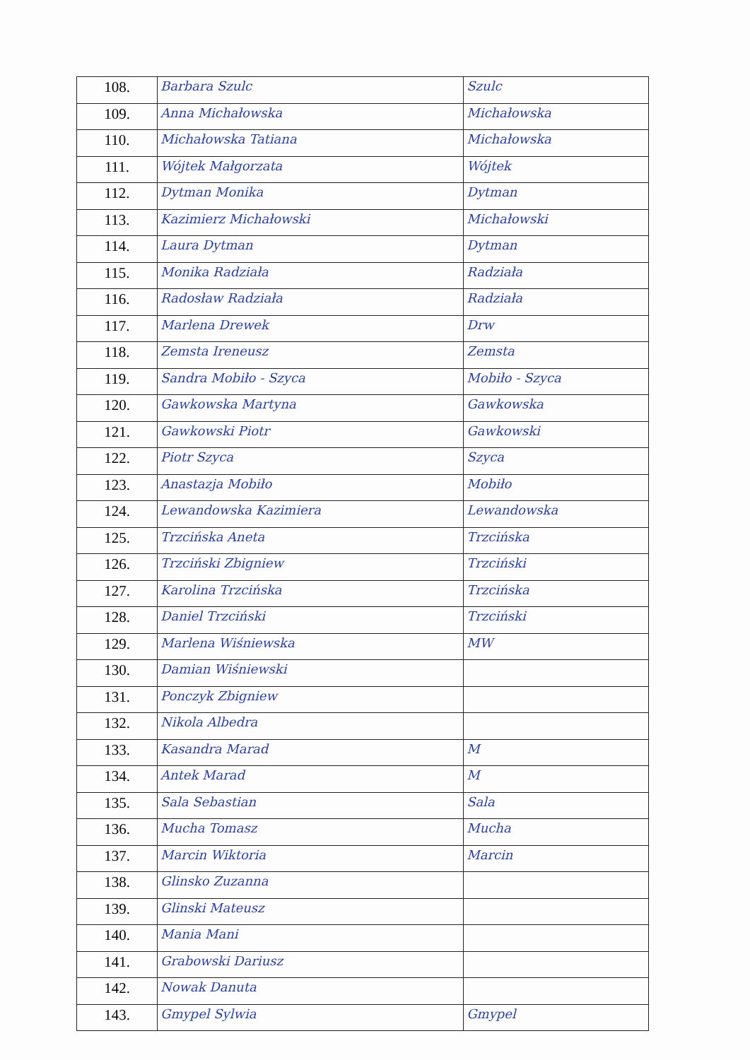| 108. | Barbara Szulc | Szulc |
| 109. | Anna Michałowska | Michałowska |
| 110. | Michałowska Tatiana | Michałowska |
| 111. | Wójtek Małgorzata | Wójtek |
| 112. | Dytman Monika | Dytman |
| 113. | Kazimierz Michałowski | Michałowski |
| 114. | Laura Dytman | Dytman |
| 115. | Monika Radziała | Radziała |
| 116. | Radosław Radziała | Radziała |
| 117. | Marlena Drewek | Drw |
| 118. | Zemsta Ireneusz | Zemsta |
| 119. | Sandra Mobiło - Szyca | Mobiło - Szyca |
| 120. | Gawkowska Martyna | Gawkowska |
| 121. | Gawkowski Piotr | Gawkowski |
| 122. | Piotr Szyca | Szyca |
| 123. | Anastazja Mobiło | Mobiło |
| 124. | Lewandowska Kazimiera | Lewandowska |
| 125. | Trzcińska Aneta | Trzcińska |
| 126. | Trzciński Zbigniew | Trzciński |
| 127. | Karolina Trzcińska | Trzcińska |
| 128. | Daniel Trzciński | Trzciński |
| 129. | Marlena Wiśniewska | MW |
| 130. | Damian Wiśniewski | |
| 131. | Ponczyk Zbigniew | |
| 132. | Nikola Albedra | |
| 133. | Kasandra Marad | M |
| 134. | Antek Marad | M |
| 135. | Sala Sebastian | Sala |
| 136. | Mucha Tomasz | Mucha |
| 137. | Marcin Wiktoria | Marcin |
| 138. | Glinsko Zuzanna | |
| 139. | Glinski Mateusz | |
| 140. | Mania Mani | |
| 141. | Grabowski Dariusz | |
| 142. | Nowak Danuta | |
| 143. | Gmypel Sylwia | Gmypel |